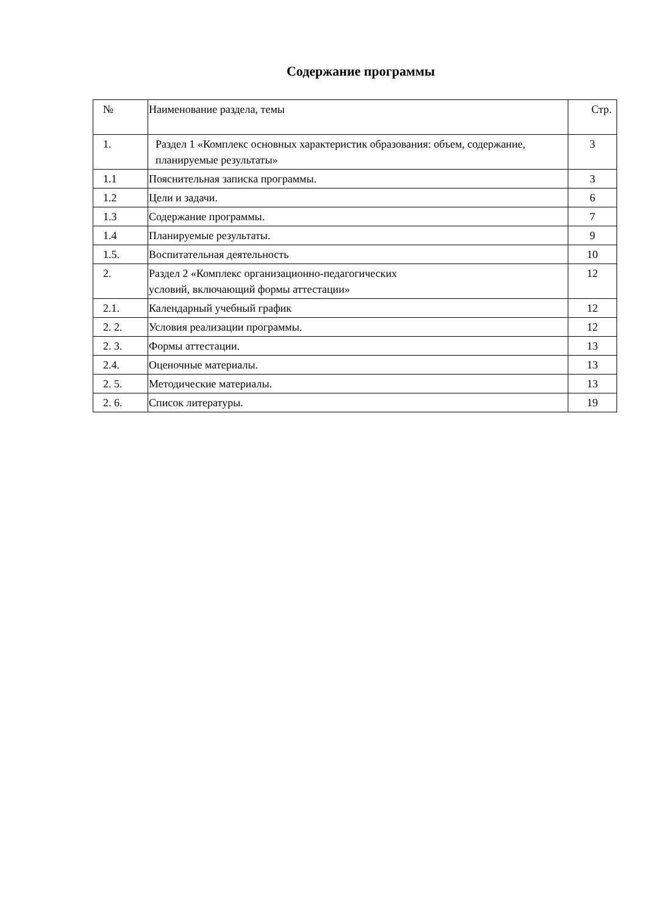Содержание программы
| № | Наименование раздела, темы | Стр. |
| 1. | Раздел 1 «Комплекс основных характеристик образования: объем, содержание, планируемые результаты» | 3 |
| 1.1 | Пояснительная записка программы. | 3 |
| 1.2 | Цели и задачи. | 6 |
| 1.3 | Содержание программы. | 7 |
| 1.4 | Планируемые результаты. | 9 |
| 1.5. | Воспитательная деятельность | 10 |
| 2. | Раздел 2 «Комплекс организационно-педагогических условий, включающий формы аттестации» | 12 |
| 2.1. | Календарный учебный график | 12 |
| 2. 2. | Условия реализации программы. | 12 |
| 2. 3. | Формы аттестации. | 13 |
| 2.4. | Оценочные материалы. | 13 |
| 2. 5. | Методические материалы. | 13 |
| 2. 6. | Список литературы. | 19 |